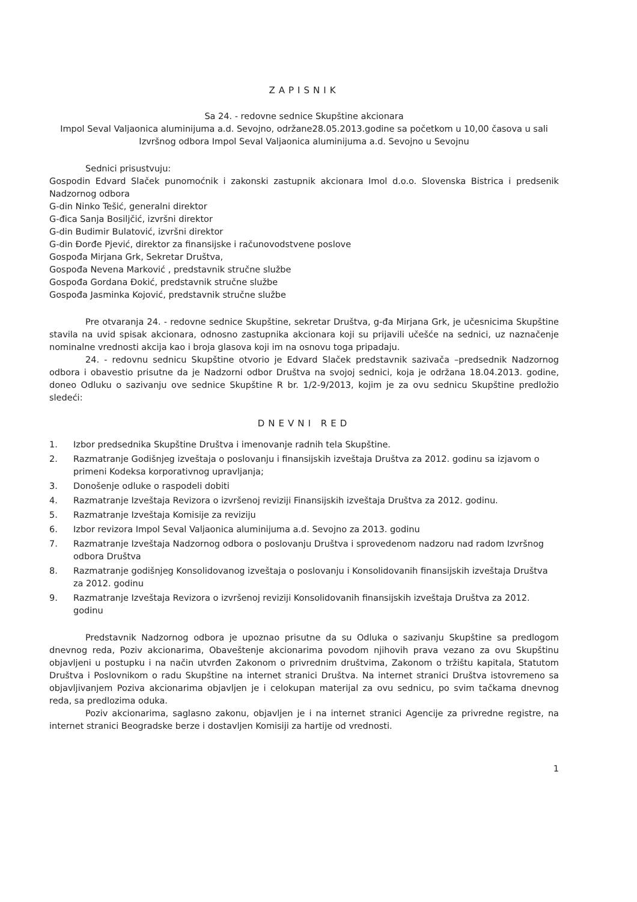ZAPISNIK
Sa 24. - redovne sednice Skupštine akcionara
Impol Seval Valjaonica aluminijuma a.d. Sevojno, održane28.05.2013.godine sa početkom u 10,00 časova u sali Izvršnog odbora Impol Seval Valjaonica aluminijuma a.d. Sevojno u Sevojnu
Sednici prisustvuju:
Gospodin Edvard Slaček punomoćnik i zakonski zastupnik akcionara Imol d.o.o. Slovenska Bistrica i predsenik Nadzornog odbora
G-din Ninko Tešić, generalni direktor
G-đica Sanja Bosiljčić, izvršni direktor
G-din Budimir Bulatović, izvršni direktor
G-din Đorđe Pjević, direktor za finansijske i računovodstvene poslove
Gospođa Mirjana Grk, Sekretar Društva,
Gospođa Nevena Marković , predstavnik stručne službe
Gospođa Gordana Đokić, predstavnik stručne službe
Gospođa Jasminka Kojović, predstavnik stručne službe
Pre otvaranja 24. - redovne sednice Skupštine, sekretar Društva, g-đa Mirjana Grk, je učesnicima Skupštine stavila na uvid spisak akcionara, odnosno zastupnika akcionara koji su prijavili učešće na sednici, uz naznačenje nominalne vrednosti akcija kao i broja glasova koji im na osnovu toga pripadaju.
24. - redovnu sednicu Skupštine otvorio je Edvard Slaček predstavnik sazivača –predsednik Nadzornog odbora i obavestio prisutne da je Nadzorni odbor Društva na svojoj sednici, koja je održana 18.04.2013. godine, doneo Odluku o sazivanju ove sednice Skupštine R br. 1/2-9/2013, kojim je za ovu sednicu Skupštine predložio sledeći:
DNEVNI RED
1. Izbor predsednika Skupštine Društva i imenovanje radnih tela Skupštine.
2. Razmatranje Godišnjeg izveštaja o poslovanju i finansijskih izveštaja Društva za 2012. godinu sa izjavom o primeni Kodeksa korporativnog upravljanja;
3. Donošenje odluke o raspodeli dobiti
4. Razmatranje Izveštaja Revizora o izvršenoj reviziji Finansijskih izveštaja Društva za 2012. godinu.
5. Razmatranje Izveštaja Komisije za reviziju
6. Izbor revizora Impol Seval Valjaonica aluminijuma a.d. Sevojno za 2013. godinu
7. Razmatranje Izveštaja Nadzornog odbora o poslovanju Društva i sprovedenom nadzoru nad radom Izvršnog odbora Društva
8. Razmatranje godišnjeg Konsolidovanog izveštaja o poslovanju i Konsolidovanih finansijskih izveštaja Društva za 2012. godinu
9. Razmatranje Izveštaja Revizora o izvršenoj reviziji Konsolidovanih finansijskih izveštaja Društva za 2012. godinu
Predstavnik Nadzornog odbora je upoznao prisutne da su Odluka o sazivanju Skupštine sa predlogom dnevnog reda, Poziv akcionarima, Obaveštenje akcionarima povodom njihovih prava vezano za ovu Skupštinu objavljeni u postupku i na način utvrđen Zakonom o privrednim društvima, Zakonom o tržištu kapitala, Statutom Društva i Poslovnikom o radu Skupštine na internet stranici Društva. Na internet stranici Društva istovremeno sa objavljivanjem Poziva akcionarima objavljen je i celokupan materijal za ovu sednicu, po svim tačkama dnevnog reda, sa predlozima oduka.
Poziv akcionarima, saglasno zakonu, objavljen je i na internet stranici Agencije za privredne registre, na internet stranici Beogradske berze i dostavljen Komisiji za hartije od vrednosti.
1